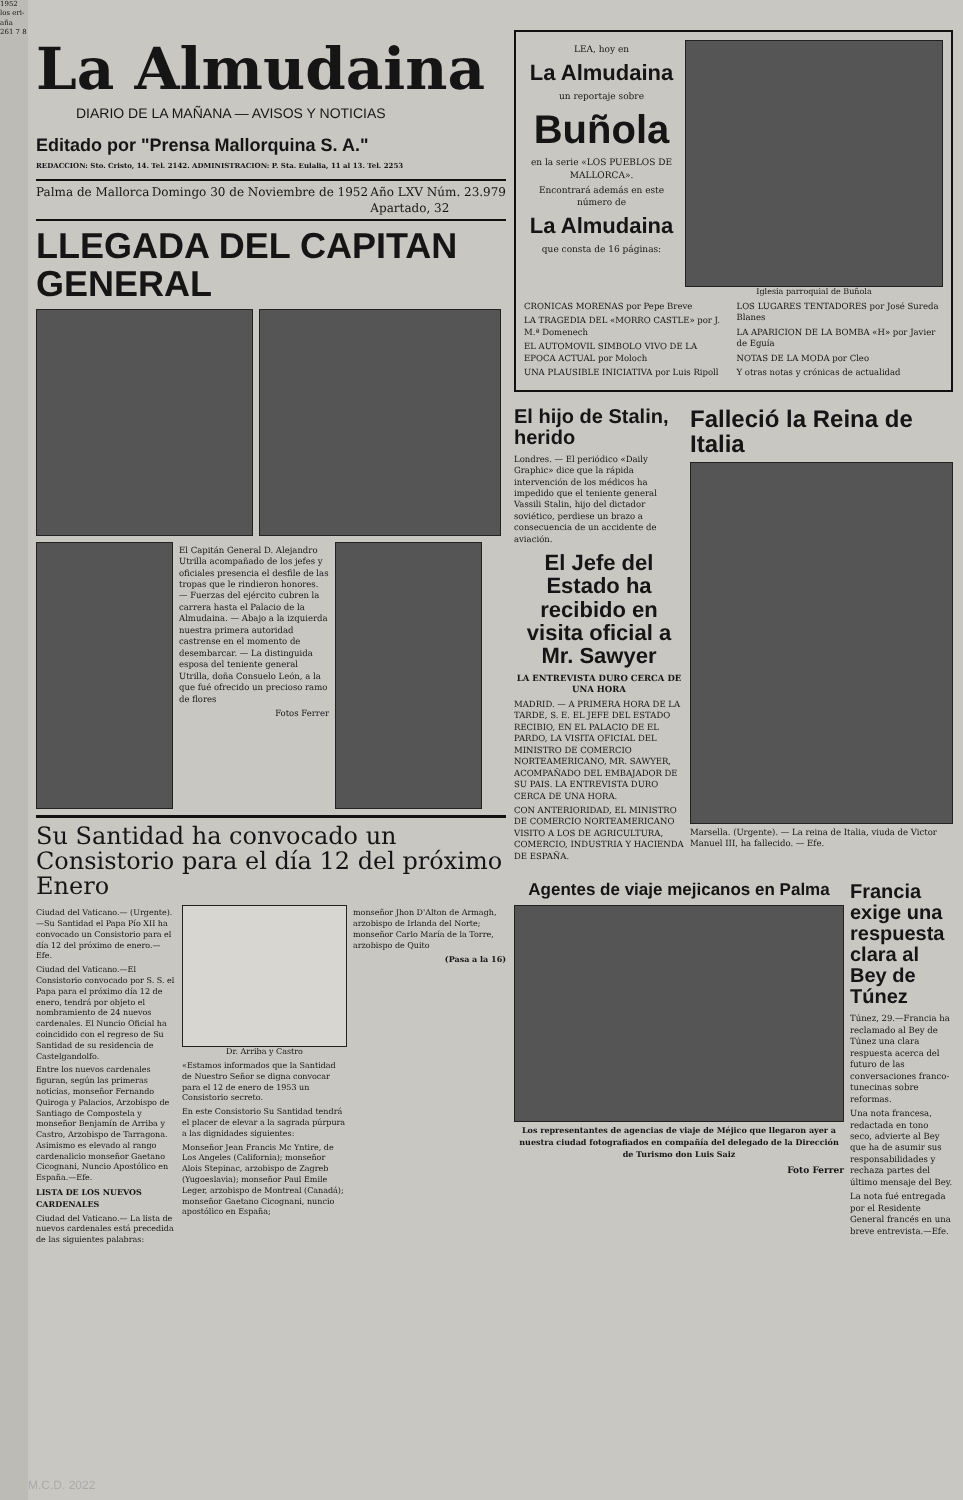1952 los eri- aña 261 7 8
La Almudaina
DIARIO DE LA MAÑANA — AVISOS Y NOTICIAS
Editado por "Prensa Mallorquina S. A."
REDACCION: Sto. Cristo, 14. Tel. 2142. ADMINISTRACION: P. Sta. Eulalia, 11 al 13. Tel. 2253
Palma de Mallorca Domingo 30 de Noviembre de 1952 Año LXV Núm. 23.979
Apartado, 32
LLEGADA DEL CAPITAN GENERAL
El Capitán General D. Alejandro Utrilla acompañado de los jefes y oficiales presencia el desfile de las tropas que le rindieron honores. — Fuerzas del ejército cubren la carrera hasta el Palacio de la Almudaina. — Abajo a la izquierda nuestra primera autoridad castrense en el momento de desembarcar. — La distinguida esposa del teniente general Utrilla, doña Consuelo León, a la que fué ofrecido un precioso ramo de flores
Fotos Ferrer
Su Santidad ha convocado un Consistorio para el día 12 del próximo Enero
Ciudad del Vaticano.— (Urgente).—Su Santidad el Papa Pío XII ha convocado un Consistorio para el día 12 del próximo de enero.—Efe.
Ciudad del Vaticano.—El Consistorio convocado por S. S. el Papa para el próximo día 12 de enero, tendrá por objeto el nombramiento de 24 nuevos cardenales. El Nuncio Oficial ha coincidido con el regreso de Su Santidad de su residencia de Castelgandolfo.
Entre los nuevos cardenales figuran, según las primeras noticias, monseñor Fernando Quiroga y Palacios, Arzobispo de Santiago de Compostela y monseñor Benjamín de Arriba y Castro, Arzobispo de Tarragona. Asimismo es elevado al rango cardenalicio monseñor Gaetano Cicognani, Nuncio Apostólico en España.—Efe.
LISTA DE LOS NUEVOS CARDENALES
Ciudad del Vaticano.— La lista de nuevos cardenales está precedida de las siguientes palabras:
Dr. Arriba y Castro
«Estamos informados que la Santidad de Nuestro Señor se digna convocar para el 12 de enero de 1953 un Consistorio secreto.
En este Consistorio Su Santidad tendrá el placer de elevar a la sagrada púrpura a las dignidades siguientes:
Monseñor Jean Francis Mc Yntire, de Los Angeles (California); monseñor Alois Stepinac, arzobispo de Zagreb (Yugoeslavia); monseñor Paul Emile Leger, arzobispo de Montreal (Canadá); monseñor Gaetano Cicognani, nuncio apostólico en España;
monseñor Jhon D'Alton de Armagh, arzobispo de Irlanda del Norte; monseñor Carlo María de la Torre, arzobispo de Quito
(Pasa a la 16)
LEA, hoy en
La Almudaina
un reportaje sobre
Buñola
en la serie «LOS PUEBLOS DE MALLORCA».
Encontrará además en este número de
La Almudaina
que consta de 16 páginas:
Iglesia parroquial de Buñola
CRONICAS MORENAS por Pepe Breve
LA TRAGEDIA DEL «MORRO CASTLE» por J. M.ª Domenech
EL AUTOMOVIL SIMBOLO VIVO DE LA EPOCA ACTUAL por Moloch
UNA PLAUSIBLE INICIATIVA por Luis Ripoll
LOS LUGARES TENTADORES por José Sureda Blanes
LA APARICION DE LA BOMBA «H» por Javier de Eguía
NOTAS DE LA MODA por Cleo
Y otras notas y crónicas de actualidad
El hijo de Stalin, herido
Londres. — El periódico «Daily Graphic» dice que la rápida intervención de los médicos ha impedido que el teniente general Vassili Stalin, hijo del dictador soviético, perdiese un brazo a consecuencia de un accidente de aviación.
El Jefe del Estado ha recibido en visita oficial a Mr. Sawyer
LA ENTREVISTA DURO CERCA DE UNA HORA
MADRID. — A PRIMERA HORA DE LA TARDE, S. E. EL JEFE DEL ESTADO RECIBIO, EN EL PALACIO DE EL PARDO, LA VISITA OFICIAL DEL MINISTRO DE COMERCIO NORTEAMERICANO, MR. SAWYER, ACOMPAÑADO DEL EMBAJADOR DE SU PAIS. LA ENTREVISTA DURO CERCA DE UNA HORA.
CON ANTERIORIDAD, EL MINISTRO DE COMERCIO NORTEAMERICANO VISITO A LOS DE AGRICULTURA, COMERCIO, INDUSTRIA Y HACIENDA DE ESPAÑA.
Falleció la Reina de Italia
Marsella. (Urgente). — La reina de Italia, viuda de Victor Manuel III, ha fallecido. — Efe.
Agentes de viaje mejicanos en Palma
Los representantes de agencias de viaje de Méjico que llegaron ayer a nuestra ciudad fotografiados en compañía del delegado de la Dirección de Turismo don Luis Saiz
Foto Ferrer
Francia exige una respuesta clara al Bey de Túnez
Túnez, 29.—Francia ha reclamado al Bey de Túnez una clara respuesta acerca del futuro de las conversaciones franco-tunecinas sobre reformas.
Una nota francesa, redactada en tono seco, advierte al Bey que ha de asumir sus responsabilidades y rechaza partes del último mensaje del Bey.
La nota fué entregada por el Residente General francés en una breve entrevista.—Efe.
M.C.D. 2022